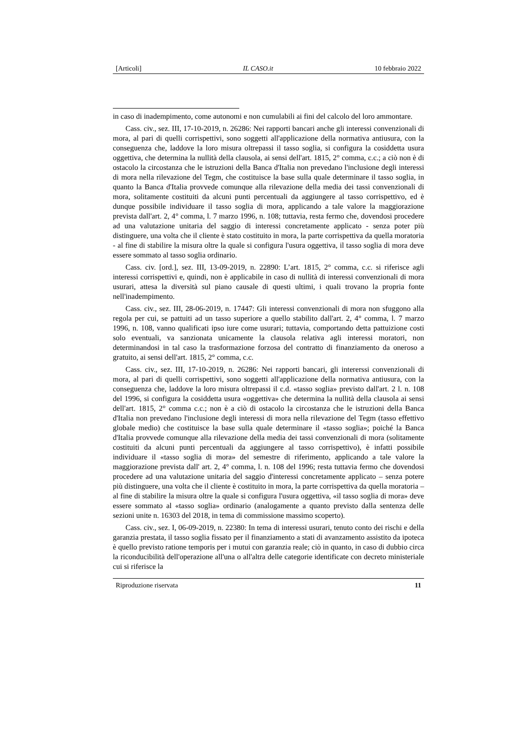[Articoli] IL CASO.it 10 febbraio 2022
in caso di inadempimento, come autonomi e non cumulabili ai fini del calcolo del loro ammontare.
Cass. civ., sez. III, 17-10-2019, n. 26286: Nei rapporti bancari anche gli interessi convenzionali di mora, al pari di quelli corrispettivi, sono soggetti all'applicazione della normativa antiusura, con la conseguenza che, laddove la loro misura oltrepassi il tasso soglia, si configura la cosiddetta usura oggettiva, che determina la nullità della clausola, ai sensi dell'art. 1815, 2° comma, c.c.; a ciò non è di ostacolo la circostanza che le istruzioni della Banca d'Italia non prevedano l'inclusione degli interessi di mora nella rilevazione del Tegm, che costituisce la base sulla quale determinare il tasso soglia, in quanto la Banca d'Italia provvede comunque alla rilevazione della media dei tassi convenzionali di mora, solitamente costituiti da alcuni punti percentuali da aggiungere al tasso corrispettivo, ed è dunque possibile individuare il tasso soglia di mora, applicando a tale valore la maggiorazione prevista dall'art. 2, 4° comma, l. 7 marzo 1996, n. 108; tuttavia, resta fermo che, dovendosi procedere ad una valutazione unitaria del saggio di interessi concretamente applicato - senza poter più distinguere, una volta che il cliente è stato costituito in mora, la parte corrispettiva da quella moratoria - al fine di stabilire la misura oltre la quale si configura l'usura oggettiva, il tasso soglia di mora deve essere sommato al tasso soglia ordinario.
Cass. civ. [ord.], sez. III, 13-09-2019, n. 22890: L’art. 1815, 2° comma, c.c. si riferisce agli interessi corrispettivi e, quindi, non è applicabile in caso di nullità di interessi convenzionali di mora usurari, attesa la diversità sul piano causale di questi ultimi, i quali trovano la propria fonte nell'inadempimento.
Cass. civ., sez. III, 28-06-2019, n. 17447: Gli interessi convenzionali di mora non sfuggono alla regola per cui, se pattuiti ad un tasso superiore a quello stabilito dall'art. 2, 4° comma, l. 7 marzo 1996, n. 108, vanno qualificati ipso iure come usurari; tuttavia, comportando detta pattuizione costi solo eventuali, va sanzionata unicamente la clausola relativa agli interessi moratori, non determinandosi in tal caso la trasformazione forzosa del contratto di finanziamento da oneroso a gratuito, ai sensi dell'art. 1815, 2° comma, c.c.
Cass. civ., sez. III, 17-10-2019, n. 26286: Nei rapporti bancari, gli intererssi convenzionali di mora, al pari di quelli corrispettivi, sono soggetti all'applicazione della normativa antiusura, con la conseguenza che, laddove la loro misura oltrepassi il c.d. «tasso soglia» previsto dall'art. 2 l. n. 108 del 1996, si configura la cosiddetta usura «oggettiva» che determina la nullità della clausola ai sensi dell'art. 1815, 2° comma c.c.; non è a ciò di ostacolo la circostanza che le istruzioni della Banca d'Italia non prevedano l'inclusione degli interessi di mora nella rilevazione del Tegm (tasso effettivo globale medio) che costituisce la base sulla quale determinare il «tasso soglia»; poiché la Banca d'Italia provvede comunque alla rilevazione della media dei tassi convenzionali di mora (solitamente costituiti da alcuni punti percentuali da aggiungere al tasso corrispettivo), è infatti possibile individuare il «tasso soglia di mora» del semestre di riferimento, applicando a tale valore la maggiorazione prevista dall' art. 2, 4° comma, l. n. 108 del 1996; resta tuttavia fermo che dovendosi procedere ad una valutazione unitaria del saggio d'interessi concretamente applicato – senza potere più distinguere, una volta che il cliente è costituito in mora, la parte corrispettiva da quella moratoria – al fine di stabilire la misura oltre la quale si configura l'usura oggettiva, «il tasso soglia di mora» deve essere sommato al «tasso soglia» ordinario (analogamente a quanto previsto dalla sentenza delle sezioni unite n. 16303 del 2018, in tema di commissione massimo scoperto).
Cass. civ., sez. I, 06-09-2019, n. 22380: In tema di interessi usurari, tenuto conto dei rischi e della garanzia prestata, il tasso soglia fissato per il finanziamento a stati di avanzamento assistito da ipoteca è quello previsto ratione temporis per i mutui con garanzia reale; ciò in quanto, in caso di dubbio circa la riconducibilità dell'operazione all'una o all'altra delle categorie identificate con decreto ministeriale cui si riferisce la
Riproduzione riservata 11